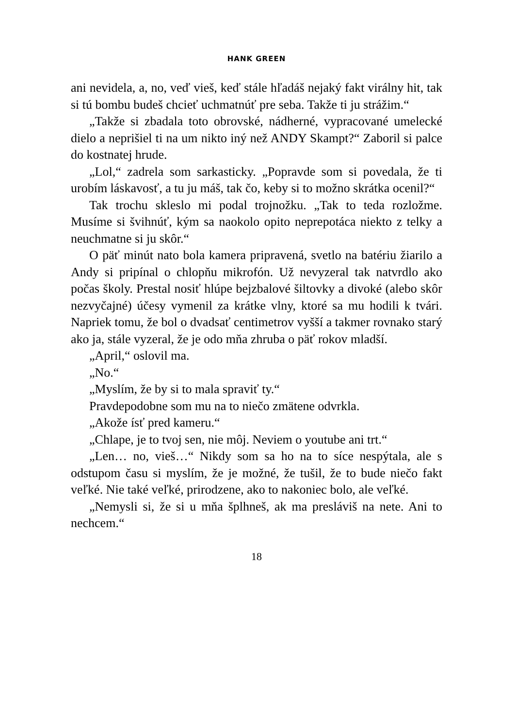HANK GREEN
ani nevidela, a, no, veď vieš, keď stále hľadáš nejaký fakt virálny hit, tak si tú bombu budeš chcieť uchmatnúť pre seba. Takže ti ju strážim.“
„Takže si zbadala toto obrovské, nádherné, vypracované umelecké dielo a neprišiel ti na um nikto iný než ANDY Skampt?“ Zaboril si palce do kostnatej hrude.
„Lol,“ zadrela som sarkasticky. „Popravde som si povedala, že ti urobím láskavosť, a tu ju máš, tak čo, keby si to možno skrátka ocenil?“
Tak trochu skleslo mi podal trojnožku. „Tak to teda rozložme. Musíme si švihnúť, kým sa naokolo opito neprepotáca niekto z telky a neuchmatne si ju skôr.“
O päť minút nato bola kamera pripravená, svetlo na batériu žiarilo a Andy si pripínal o chlopňu mikrofón. Už nevyzeral tak natvrdlo ako počas školy. Prestal nosiť hlúpe bejzbalové šiltovky a divoké (alebo skôr nezvyčajné) účesy vymenil za krátke vlny, ktoré sa mu hodili k tvári. Napriek tomu, že bol o dvadsať centimetrov vyšší a takmer rovnako starý ako ja, stále vyzeral, že je odo mňa zhruba o päť rokov mladší.
„April,“ oslovil ma.
„No.“
„Myslím, že by si to mala spraviť ty.“
Pravdepodobne som mu na to niečo zmätene odvrkla.
„Akože ísť pred kameru.“
„Chlape, je to tvoj sen, nie môj. Neviem o youtube ani trt.“
„Len… no, vieš…“ Nikdy som sa ho na to síce nespýtala, ale s odstupom času si myslím, že je možné, že tušil, že to bude niečo fakt veľké. Nie také veľké, prirodzene, ako to nakoniec bolo, ale veľké.
„Nemysli si, že si u mňa šplhneš, ak ma presláviš na nete. Ani to nechcem.“
18